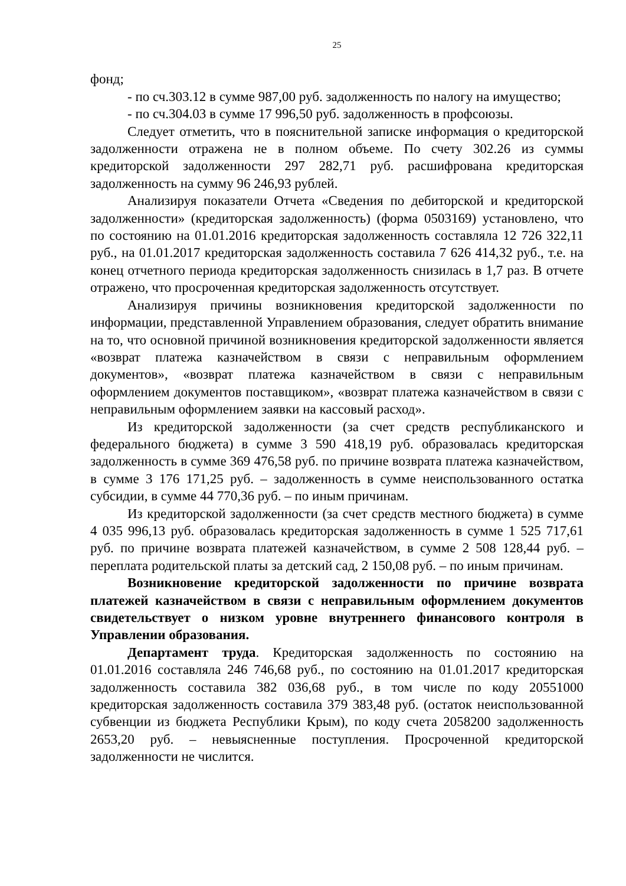25
фонд;
- по сч.303.12 в сумме 987,00 руб. задолженность по налогу на имущество;
- по сч.304.03 в сумме 17 996,50 руб. задолженность в профсоюзы.
Следует отметить, что в пояснительной записке информация о кредиторской задолженности отражена не в полном объеме. По счету 302.26 из суммы кредиторской задолженности 297 282,71 руб. расшифрована кредиторская задолженность на сумму 96 246,93 рублей.
Анализируя показатели Отчета «Сведения по дебиторской и кредиторской задолженности» (кредиторская задолженность) (форма 0503169) установлено, что по состоянию на 01.01.2016 кредиторская задолженность составляла 12 726 322,11 руб., на 01.01.2017 кредиторская задолженность составила 7 626 414,32 руб., т.е. на конец отчетного периода кредиторская задолженность снизилась в 1,7 раз. В отчете отражено, что просроченная кредиторская задолженность отсутствует.
Анализируя причины возникновения кредиторской задолженности по информации, представленной Управлением образования, следует обратить внимание на то, что основной причиной возникновения кредиторской задолженности является «возврат платежа казначейством в связи с неправильным оформлением документов», «возврат платежа казначейством в связи с неправильным оформлением документов поставщиком», «возврат платежа казначейством в связи с неправильным оформлением заявки на кассовый расход».
Из кредиторской задолженности (за счет средств республиканского и федерального бюджета) в сумме 3 590 418,19 руб. образовалась кредиторская задолженность в сумме 369 476,58 руб. по причине возврата платежа казначейством, в сумме 3 176 171,25 руб. – задолженность в сумме неиспользованного остатка субсидии, в сумме 44 770,36 руб. – по иным причинам.
Из кредиторской задолженности (за счет средств местного бюджета) в сумме 4 035 996,13 руб. образовалась кредиторская задолженность в сумме 1 525 717,61 руб. по причине возврата платежей казначейством, в сумме 2 508 128,44 руб. – переплата родительской платы за детский сад, 2 150,08 руб. – по иным причинам.
Возникновение кредиторской задолженности по причине возврата платежей казначейством в связи с неправильным оформлением документов свидетельствует о низком уровне внутреннего финансового контроля в Управлении образования.
Департамент труда. Кредиторская задолженность по состоянию на 01.01.2016 составляла 246 746,68 руб., по состоянию на 01.01.2017 кредиторская задолженность составила 382 036,68 руб., в том числе по коду 20551000 кредиторская задолженность составила 379 383,48 руб. (остаток неиспользованной субвенции из бюджета Республики Крым), по коду счета 2058200 задолженность 2653,20 руб. – невыясненные поступления. Просроченной кредиторской задолженности не числится.